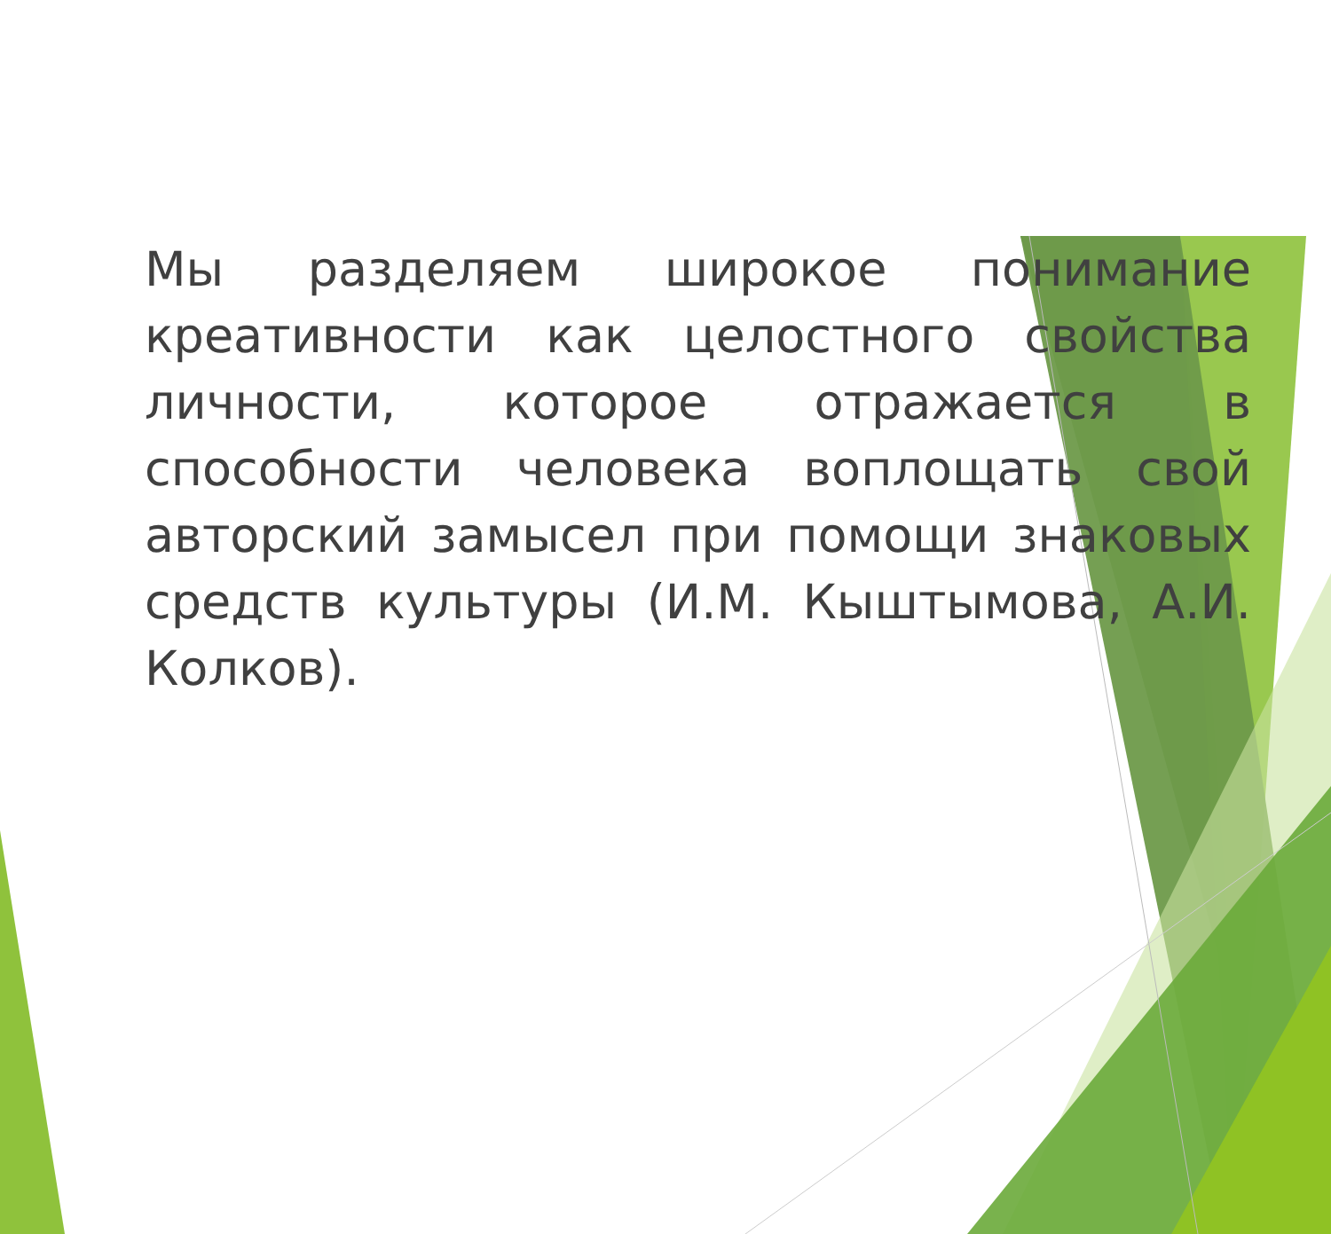Мы разделяем широкое понимание креативности как целостного свойства личности, которое отражается в способности человека воплощать свой авторский замысел при помощи знаковых средств культуры (И.М. Кыштымова, А.И. Колков).